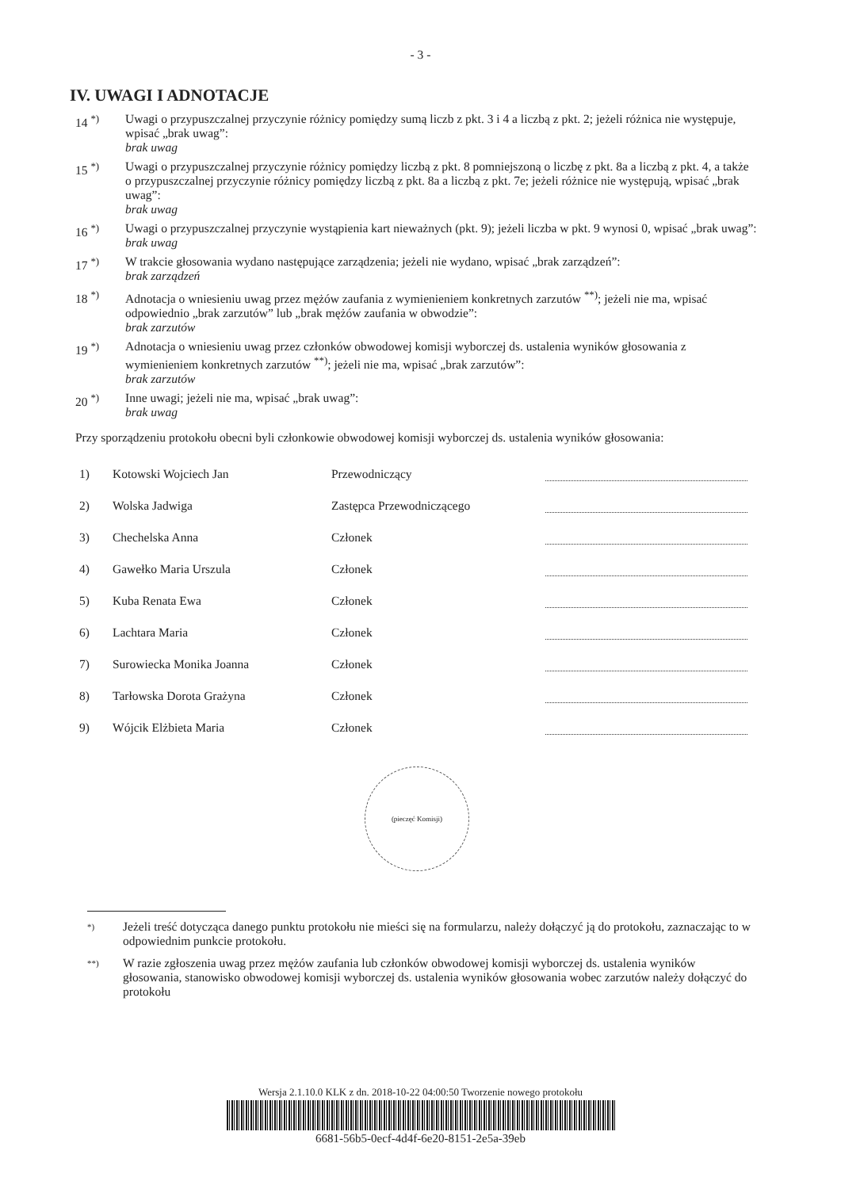- 3 -
IV. UWAGI I ADNOTACJE
14 <sup>*)</sup> Uwagi o przypuszczalnej przyczynie różnicy pomiędzy sumą liczb z pkt. 3 i 4 a liczbą z pkt. 2; jeżeli różnica nie występuje, wpisać „brak uwag”:
brak uwag
15 <sup>*)</sup> Uwagi o przypuszczalnej przyczynie różnicy pomiędzy liczbą z pkt. 8 pomniejszoną o liczbę z pkt. 8a a liczbą z pkt. 4, a także o przypuszczalnej przyczynie różnicy pomiędzy liczbą z pkt. 8a a liczbą z pkt. 7e; jeżeli różnice nie występują, wpisać „brak uwag”:
brak uwag
16 <sup>*)</sup> Uwagi o przypuszczalnej przyczynie wystąpienia kart nieważnych (pkt. 9); jeżeli liczba w pkt. 9 wynosi 0, wpisać „brak uwag”:
brak uwag
17 <sup>*)</sup> W trakcie głosowania wydano następujące zarządzenia; jeżeli nie wydano, wpisać „brak zarządzeń”:
brak zarządzeń
18 <sup>*)</sup> Adnotacja o wniesieniu uwag przez mężów zaufania z wymienieniem konkretnych zarzutów <sup>**)</sup>; jeżeli nie ma, wpisać odpowiednio „brak zarzutów” lub „brak mężów zaufania w obwodzie”:
brak zarzutów
19 <sup>*)</sup> Adnotacja o wniesieniu uwag przez członków obwodowej komisji wyborczej ds. ustalenia wyników głosowania z wymienieniem konkretnych zarzutów <sup>**)</sup>; jeżeli nie ma, wpisać „brak zarzutów”:
brak zarzutów
20 <sup>*)</sup> Inne uwagi; jeżeli nie ma, wpisać „brak uwag”:
brak uwag
Przy sporządzeniu protokołu obecni byli członkowie obwodowej komisji wyborczej ds. ustalenia wyników głosowania:
| 1) | Kotowski Wojciech Jan | Przewodniczący | |
| 2) | Wolska Jadwiga | Zastępca Przewodniczącego | |
| 3) | Chechelska Anna | Członek | |
| 4) | Gawełko Maria Urszula | Członek | |
| 5) | Kuba Renata Ewa | Członek | |
| 6) | Lachtara Maria | Członek | |
| 7) | Surowiecka Monika Joanna | Członek | |
| 8) | Tarłowska Dorota Grażyna | Członek | |
| 9) | Wójcik Elżbieta Maria | Członek | |
(pieczęć Komisji)
*)
Jeżeli treść dotycząca danego punktu protokołu nie mieści się na formularzu, należy dołączyć ją do protokołu, zaznaczając to w odpowiednim punkcie protokołu.
**)
W razie zgłoszenia uwag przez mężów zaufania lub członków obwodowej komisji wyborczej ds. ustalenia wyników głosowania, stanowisko obwodowej komisji wyborczej ds. ustalenia wyników głosowania wobec zarzutów należy dołączyć do protokołu
Wersja 2.1.10.0 KLK z dn. 2018-10-22 04:00:50 Tworzenie nowego protokołu
6681-56b5-0ecf-4d4f-6e20-8151-2e5a-39eb